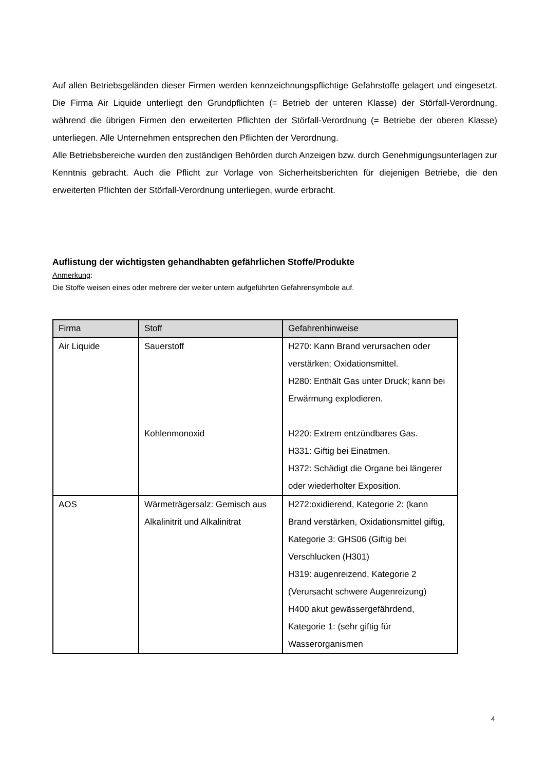Auf allen Betriebsgeländen dieser Firmen werden kennzeichnungspflichtige Gefahrstoffe gelagert und eingesetzt. Die Firma Air Liquide unterliegt den Grundpflichten (= Betrieb der unteren Klasse) der Störfall-Verordnung, während die übrigen Firmen den erweiterten Pflichten der Störfall-Verordnung (= Betriebe der oberen Klasse) unterliegen. Alle Unternehmen entsprechen den Pflichten der Verordnung.
Alle Betriebsbereiche wurden den zuständigen Behörden durch Anzeigen bzw. durch Genehmigungsunterlagen zur Kenntnis gebracht. Auch die Pflicht zur Vorlage von Sicherheitsberichten für diejenigen Betriebe, die den erweiterten Pflichten der Störfall-Verordnung unterliegen, wurde erbracht.
Auflistung der wichtigsten gehandhabten gefährlichen Stoffe/Produkte
Anmerkung:
Die Stoffe weisen eines oder mehrere der weiter untern aufgeführten Gefahrensymbole auf.
| Firma | Stoff | Gefahrenhinweise |
| --- | --- | --- |
| Air Liquide | Sauerstoff Kohlenmonoxid | H270: Kann Brand verursachen oder verstärken; Oxidationsmittel. H280: Enthält Gas unter Druck; kann bei Erwärmung explodieren. H220: Extrem entzündbares Gas. H331: Giftig bei Einatmen. H372: Schädigt die Organe bei längerer oder wiederholter Exposition. |
| AOS | Wärmeträgersalz: Gemisch aus Alkalinitrit und Alkalinitrat | H272:oxidierend, Kategorie 2: (kann Brand verstärken, Oxidationsmittel giftig, Kategorie 3: GHS06 (Giftig bei Verschlucken (H301) H319: augenreizend, Kategorie 2 (Verursacht schwere Augenreizung) H400 akut gewässergefährdend, Kategorie 1: (sehr giftig für Wasserorganismen |
4